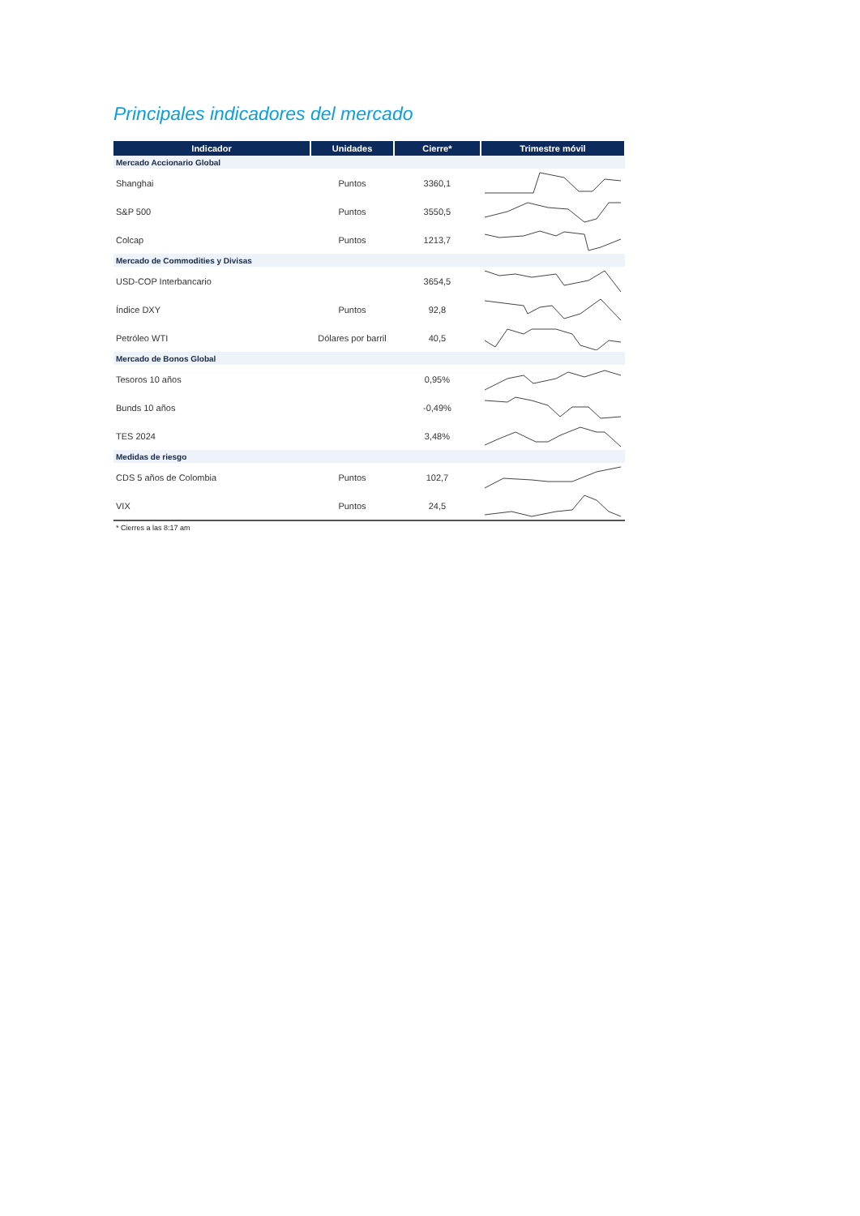Principales indicadores del mercado
| Indicador | Unidades | Cierre* | Trimestre móvil |
| --- | --- | --- | --- |
| Mercado Accionario Global | | | |
| Shanghai | Puntos | 3360,1 | |
| S&P 500 | Puntos | 3550,5 | |
| Colcap | Puntos | 1213,7 | |
| Mercado de Commodities y Divisas | | | |
| USD-COP Interbancario | | 3654,5 | |
| Índice DXY | Puntos | 92,8 | |
| Petróleo WTI | Dólares por barril | 40,5 | |
| Mercado de Bonos Global | | | |
| Tesoros 10 años | | 0,95% | |
| Bunds 10 años | | -0,49% | |
| TES 2024 | | 3,48% | |
| Medidas de riesgo | | | |
| CDS 5 años de Colombia | Puntos | 102,7 | |
| VIX | Puntos | 24,5 | |
* Cierres a las 8:17 am